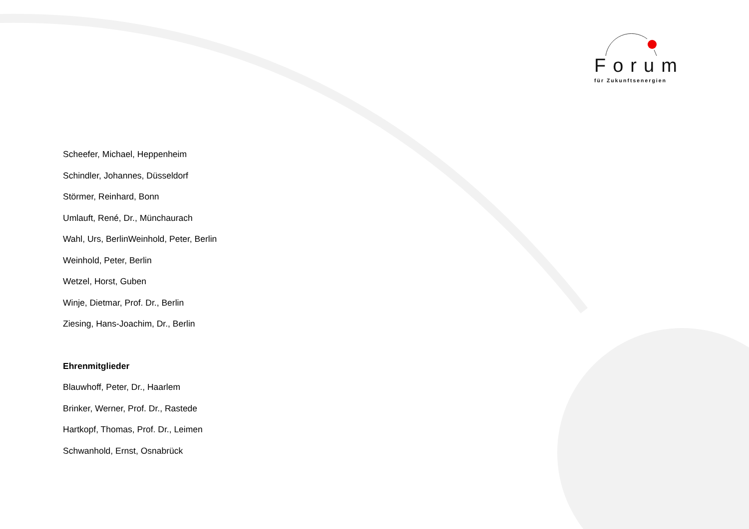Forum
für Zukunftsenergien
Scheefer, Michael, Heppenheim
Schindler, Johannes, Düsseldorf
Störmer, Reinhard, Bonn
Umlauft, René, Dr., Münchaurach
Wahl, Urs, BerlinWeinhold, Peter, Berlin
Weinhold, Peter, Berlin
Wetzel, Horst, Guben
Winje, Dietmar, Prof. Dr., Berlin
Ziesing, Hans-Joachim, Dr., Berlin
Ehrenmitglieder
Blauwhoff, Peter, Dr., Haarlem
Brinker, Werner, Prof. Dr., Rastede
Hartkopf, Thomas, Prof. Dr., Leimen
Schwanhold, Ernst, Osnabrück